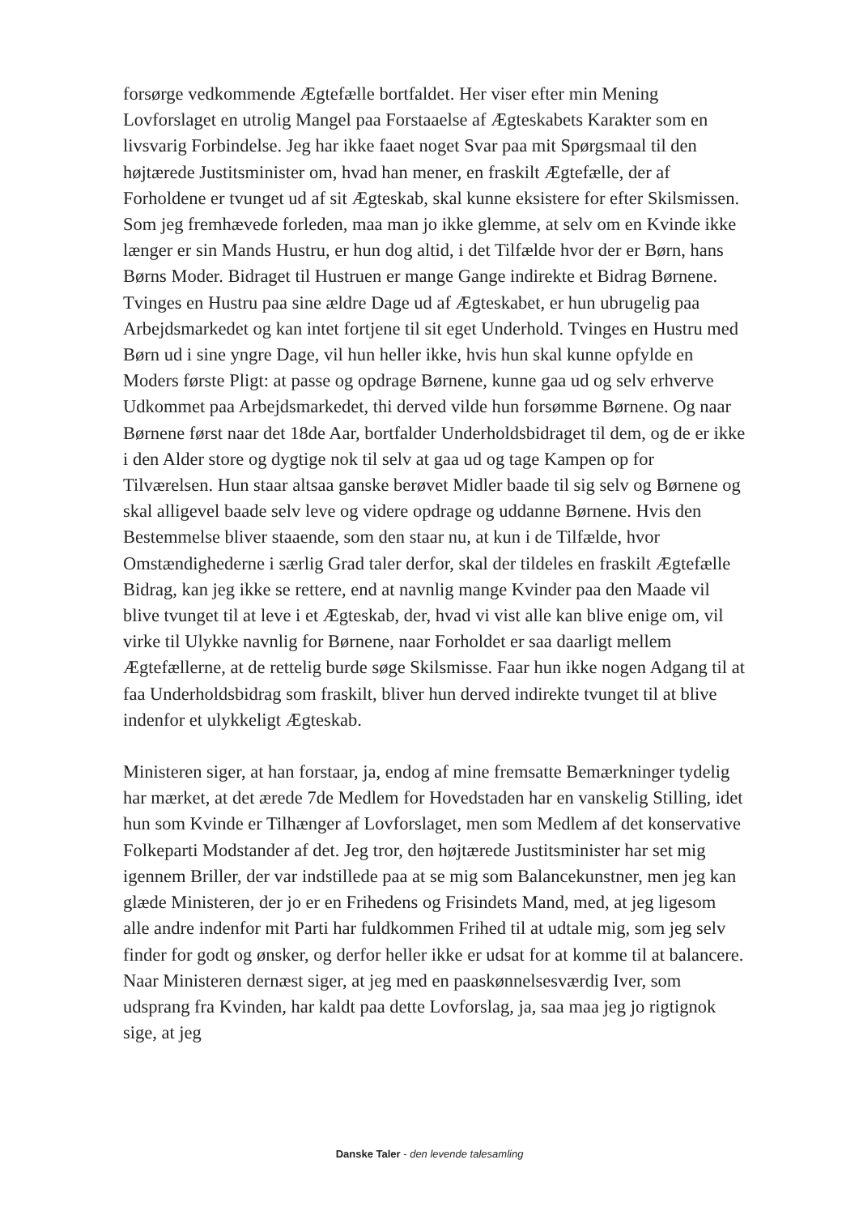forsørge vedkommende Ægtefælle bortfaldet. Her viser efter min Mening Lovforslaget en utrolig Mangel paa Forstaaelse af Ægteskabets Karakter som en livsvarig Forbindelse. Jeg har ikke faaet noget Svar paa mit Spørgsmaal til den højtærede Justitsminister om, hvad han mener, en fraskilt Ægtefælle, der af Forholdene er tvunget ud af sit Ægteskab, skal kunne eksistere for efter Skilsmissen. Som jeg fremhævede forleden, maa man jo ikke glemme, at selv om en Kvinde ikke længer er sin Mands Hustru, er hun dog altid, i det Tilfælde hvor der er Børn, hans Børns Moder. Bidraget til Hustruen er mange Gange indirekte et Bidrag Børnene. Tvinges en Hustru paa sine ældre Dage ud af Ægteskabet, er hun ubrugelig paa Arbejdsmarkedet og kan intet fortjene til sit eget Underhold. Tvinges en Hustru med Børn ud i sine yngre Dage, vil hun heller ikke, hvis hun skal kunne opfylde en Moders første Pligt: at passe og opdrage Børnene, kunne gaa ud og selv erhverve Udkommet paa Arbejdsmarkedet, thi derved vilde hun forsømme Børnene. Og naar Børnene først naar det 18de Aar, bortfalder Underholdsbidraget til dem, og de er ikke i den Alder store og dygtige nok til selv at gaa ud og tage Kampen op for Tilværelsen. Hun staar altsaa ganske berøvet Midler baade til sig selv og Børnene og skal alligevel baade selv leve og videre opdrage og uddanne Børnene. Hvis den Bestemmelse bliver staaende, som den staar nu, at kun i de Tilfælde, hvor Omstændighederne i særlig Grad taler derfor, skal der tildeles en fraskilt Ægtefælle Bidrag, kan jeg ikke se rettere, end at navnlig mange Kvinder paa den Maade vil blive tvunget til at leve i et Ægteskab, der, hvad vi vist alle kan blive enige om, vil virke til Ulykke navnlig for Børnene, naar Forholdet er saa daarligt mellem Ægtefællerne, at de rettelig burde søge Skilsmisse. Faar hun ikke nogen Adgang til at faa Underholdsbidrag som fraskilt, bliver hun derved indirekte tvunget til at blive indenfor et ulykkeligt Ægteskab.
Ministeren siger, at han forstaar, ja, endog af mine fremsatte Bemærkninger tydelig har mærket, at det ærede 7de Medlem for Hovedstaden har en vanskelig Stilling, idet hun som Kvinde er Tilhænger af Lovforslaget, men som Medlem af det konservative Folkeparti Modstander af det. Jeg tror, den højtærede Justitsminister har set mig igennem Briller, der var indstillede paa at se mig som Balancekunstner, men jeg kan glæde Ministeren, der jo er en Frihedens og Frisindets Mand, med, at jeg ligesom alle andre indenfor mit Parti har fuldkommen Frihed til at udtale mig, som jeg selv finder for godt og ønsker, og derfor heller ikke er udsat for at komme til at balancere. Naar Ministeren dernæst siger, at jeg med en paaskønnelsesværdig Iver, som udsprang fra Kvinden, har kaldt paa dette Lovforslag, ja, saa maa jeg jo rigtignok sige, at jeg
Danske Taler - den levende talesamling